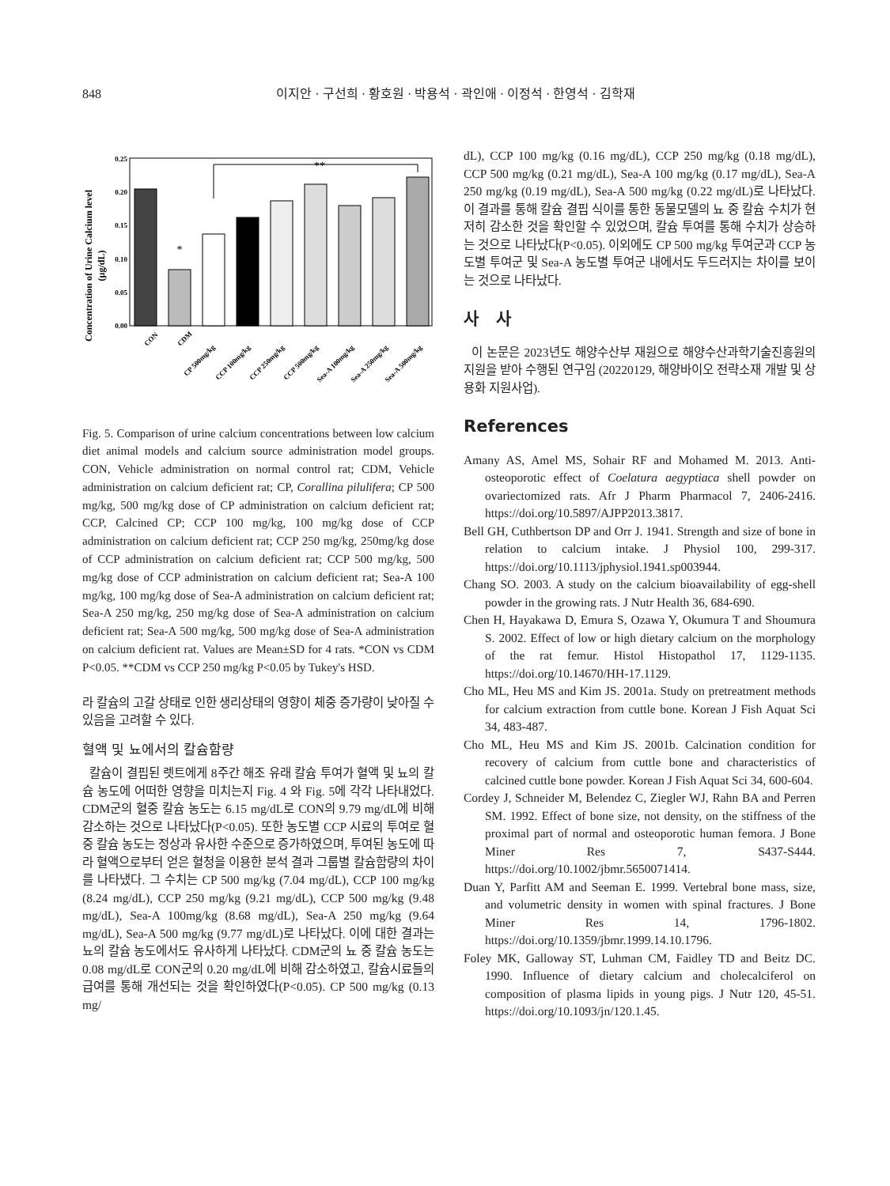848 이지안 · 구선희 · 황호원 · 박용석 · 곽인애 · 이정석 · 한영석 · 김학재
Concentration of Urine Calcium level
(μg/dL)
0.25
0.20
0.15
0.10
0.05
0.00
*
**
CON
CDM
CP 500mg/kg
CCP 100mg/kg
CCP 250mg/kg
CCP 500mg/kg
Sea-A 100mg/kg
Sea-A 250mg/kg
Sea-A 500mg/kg
Fig. 5. Comparison of urine calcium concentrations between low calcium diet animal models and calcium source administration model groups. CON, Vehicle administration on normal control rat; CDM, Vehicle administration on calcium deficient rat; CP, Corallina pilulifera; CP 500 mg/kg, 500 mg/kg dose of CP administration on calcium deficient rat; CCP, Calcined CP; CCP 100 mg/kg, 100 mg/kg dose of CCP administration on calcium deficient rat; CCP 250 mg/kg, 250mg/kg dose of CCP administration on calcium deficient rat; CCP 500 mg/kg, 500 mg/kg dose of CCP administration on calcium deficient rat; Sea-A 100 mg/kg, 100 mg/kg dose of Sea-A administration on calcium deficient rat; Sea-A 250 mg/kg, 250 mg/kg dose of Sea-A administration on calcium deficient rat; Sea-A 500 mg/kg, 500 mg/kg dose of Sea-A administration on calcium deficient rat. Values are Mean±SD for 4 rats. *CON vs CDM P<0.05. **CDM vs CCP 250 mg/kg P<0.05 by Tukey's HSD.
라 칼슘의 고갈 상태로 인한 생리상태의 영향이 체중 증가량이 낮아질 수 있음을 고려할 수 있다.
혈액 및 뇨에서의 칼슘함량
칼슘이 결핍된 렛트에게 8주간 해조 유래 칼슘 투여가 혈액 및 뇨의 칼슘 농도에 어떠한 영향을 미치는지 Fig. 4 와 Fig. 5에 각각 나타내었다. CDM군의 혈중 칼슘 농도는 6.15 mg/dL로 CON의 9.79 mg/dL에 비해 감소하는 것으로 나타났다(P<0.05). 또한 농도별 CCP 시료의 투여로 혈중 칼슘 농도는 정상과 유사한 수준으로 증가하였으며, 투여된 농도에 따라 혈액으로부터 얻은 혈청을 이용한 분석 결과 그룹별 칼슘함량의 차이를 나타냈다. 그 수치는 CP 500 mg/kg (7.04 mg/dL), CCP 100 mg/kg (8.24 mg/dL), CCP 250 mg/kg (9.21 mg/dL), CCP 500 mg/kg (9.48 mg/dL), Sea-A 100mg/kg (8.68 mg/dL), Sea-A 250 mg/kg (9.64 mg/dL), Sea-A 500 mg/kg (9.77 mg/dL)로 나타났다. 이에 대한 결과는 뇨의 칼슘 농도에서도 유사하게 나타났다. CDM군의 뇨 중 칼슘 농도는 0.08 mg/dL로 CON군의 0.20 mg/dL에 비해 감소하였고, 칼슘시료들의 급여를 통해 개선되는 것을 확인하였다(P<0.05). CP 500 mg/kg (0.13 mg/
dL), CCP 100 mg/kg (0.16 mg/dL), CCP 250 mg/kg (0.18 mg/dL), CCP 500 mg/kg (0.21 mg/dL), Sea-A 100 mg/kg (0.17 mg/dL), Sea-A 250 mg/kg (0.19 mg/dL), Sea-A 500 mg/kg (0.22 mg/dL)로 나타났다. 이 결과를 통해 칼슘 결핍 식이를 통한 동물모델의 뇨 중 칼슘 수치가 현저히 감소한 것을 확인할 수 있었으며, 칼슘 투여를 통해 수치가 상승하는 것으로 나타났다(P<0.05). 이외에도 CP 500 mg/kg 투여군과 CCP 농도별 투여군 및 Sea-A 농도별 투여군 내에서도 두드러지는 차이를 보이는 것으로 나타났다.
사 사
이 논문은 2023년도 해양수산부 재원으로 해양수산과학기술진흥원의 지원을 받아 수행된 연구임 (20220129, 해양바이오 전략소재 개발 및 상용화 지원사업).
References
Amany AS, Amel MS, Sohair RF and Mohamed M. 2013. Anti-osteoporotic effect of Coelatura aegyptiaca shell powder on ovariectomized rats. Afr J Pharm Pharmacol 7, 2406-2416. https://doi.org/10.5897/AJPP2013.3817.
Bell GH, Cuthbertson DP and Orr J. 1941. Strength and size of bone in relation to calcium intake. J Physiol 100, 299-317. https://doi.org/10.1113/jphysiol.1941.sp003944.
Chang SO. 2003. A study on the calcium bioavailability of egg-shell powder in the growing rats. J Nutr Health 36, 684-690.
Chen H, Hayakawa D, Emura S, Ozawa Y, Okumura T and Shoumura S. 2002. Effect of low or high dietary calcium on the morphology of the rat femur. Histol Histopathol 17, 1129-1135. https://doi.org/10.14670/HH-17.1129.
Cho ML, Heu MS and Kim JS. 2001a. Study on pretreatment methods for calcium extraction from cuttle bone. Korean J Fish Aquat Sci 34, 483-487.
Cho ML, Heu MS and Kim JS. 2001b. Calcination condition for recovery of calcium from cuttle bone and characteristics of calcined cuttle bone powder. Korean J Fish Aquat Sci 34, 600-604.
Cordey J, Schneider M, Belendez C, Ziegler WJ, Rahn BA and Perren SM. 1992. Effect of bone size, not density, on the stiffness of the proximal part of normal and osteoporotic human femora. J Bone Miner Res 7, S437-S444. https://doi.org/10.1002/jbmr.5650071414.
Duan Y, Parfitt AM and Seeman E. 1999. Vertebral bone mass, size, and volumetric density in women with spinal fractures. J Bone Miner Res 14, 1796-1802. https://doi.org/10.1359/jbmr.1999.14.10.1796.
Foley MK, Galloway ST, Luhman CM, Faidley TD and Beitz DC. 1990. Influence of dietary calcium and cholecalciferol on composition of plasma lipids in young pigs. J Nutr 120, 45-51. https://doi.org/10.1093/jn/120.1.45.